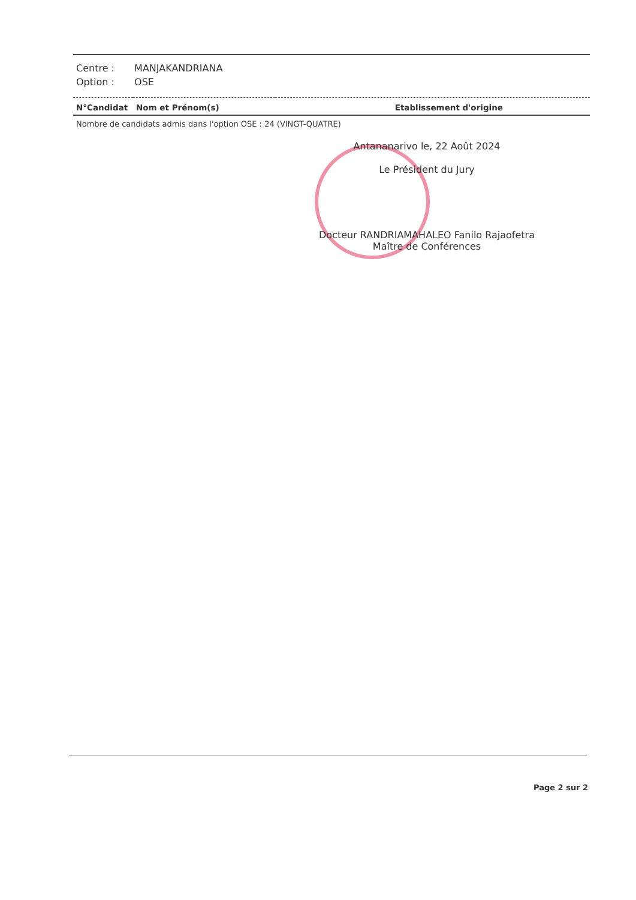Centre : MANJAKANDRIANA
Option : OSE
| N°Candidat | Nom et Prénom(s) | Etablissement d'origine |
| --- | --- | --- |
Nombre de candidats admis dans l'option OSE : 24 (VINGT-QUATRE)
Antananarivo le, 22 Août 2024
Le Président du Jury
Docteur RANDRIAMAHALEO Fanilo Rajaofetra
Maître de Conférences
Page 2 sur 2